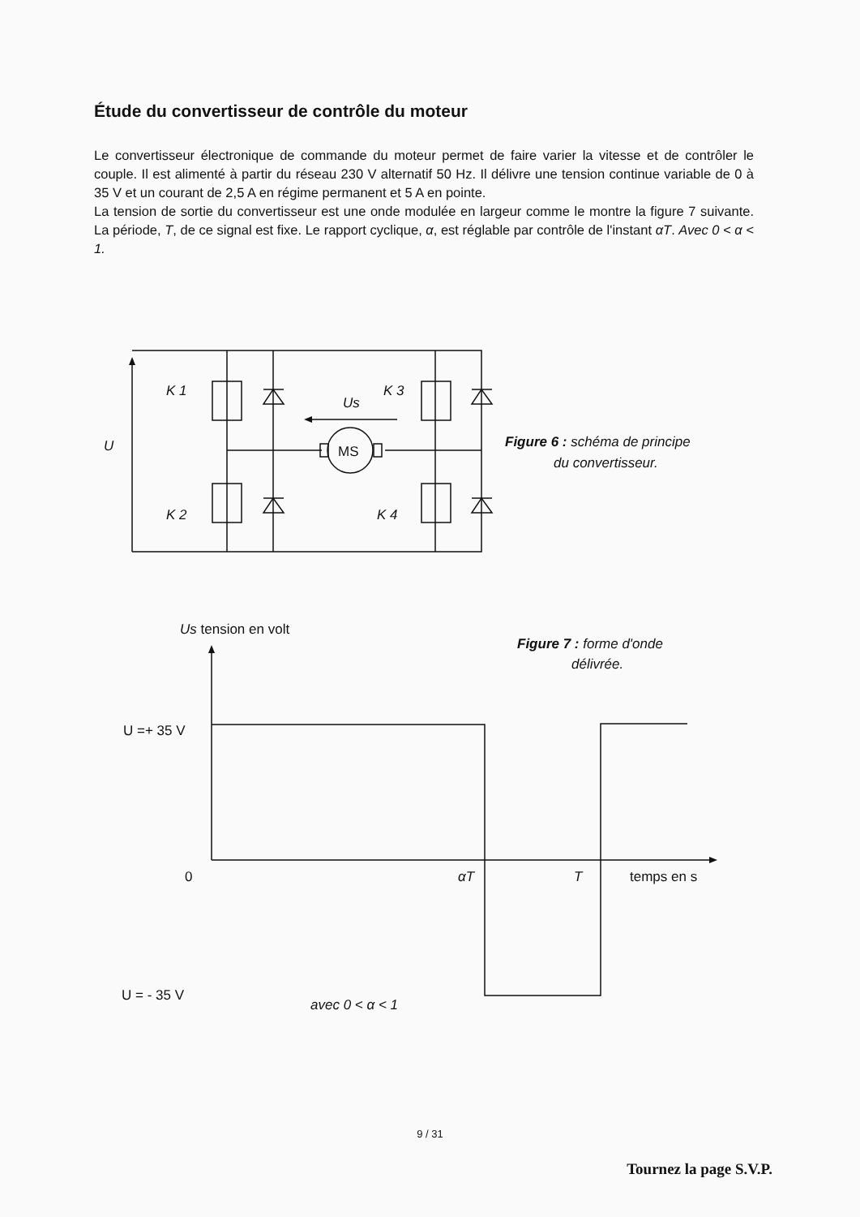Étude du convertisseur de contrôle du moteur
Le convertisseur électronique de commande du moteur permet de faire varier la vitesse et de contrôler le couple. Il est alimenté à partir du réseau 230 V alternatif 50 Hz. Il délivre une tension continue variable de 0 à 35 V et un courant de 2,5 A en régime permanent et 5 A en pointe.
La tension de sortie du convertisseur est une onde modulée en largeur comme le montre la figure 7 suivante. La période, T, de ce signal est fixe. Le rapport cyclique, α, est réglable par contrôle de l'instant αT. Avec 0 < α < 1.
K 1
K 2
K 3
K 4
U
Us
MS
Us tension en volt
U =+ 35 V
0
U = - 35 V
αT
T
temps en s
avec 0 < α < 1
Figure 6 : schéma de principe
du convertisseur.
Figure 7 : forme d'onde
délivrée.
9 / 31
Tournez la page S.V.P.